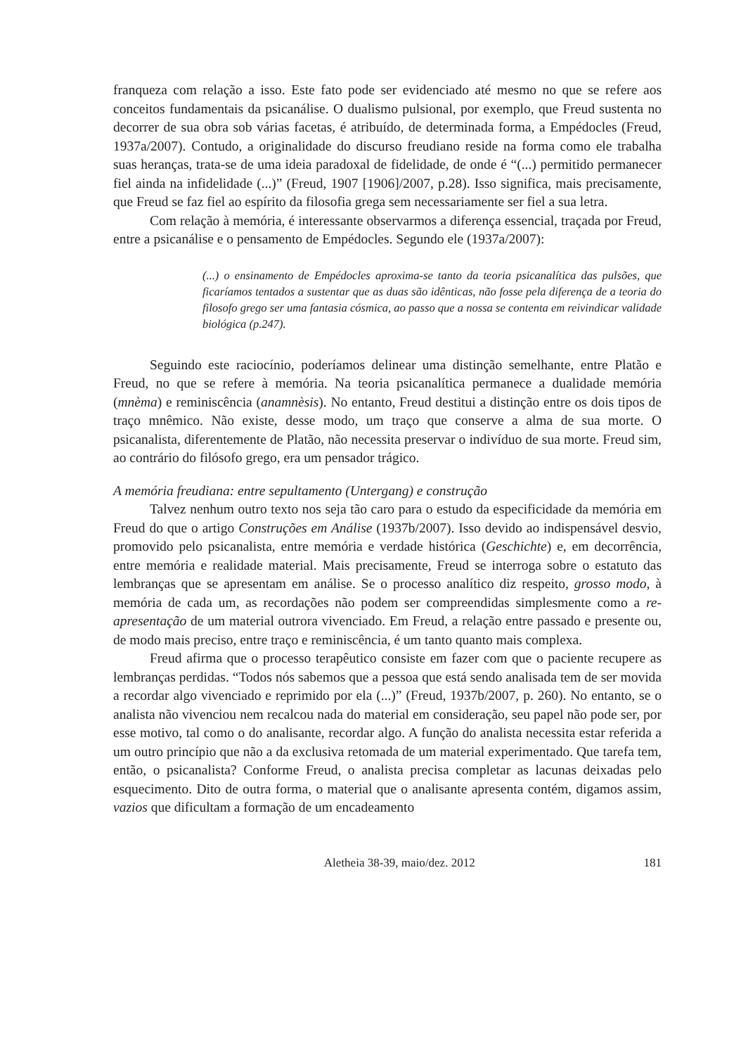franqueza com relação a isso. Este fato pode ser evidenciado até mesmo no que se refere aos conceitos fundamentais da psicanálise. O dualismo pulsional, por exemplo, que Freud sustenta no decorrer de sua obra sob várias facetas, é atribuído, de determinada forma, a Empédocles (Freud, 1937a/2007). Contudo, a originalidade do discurso freudiano reside na forma como ele trabalha suas heranças, trata-se de uma ideia paradoxal de fidelidade, de onde é “(...) permitido permanecer fiel ainda na infidelidade (...)” (Freud, 1907 [1906]/2007, p.28). Isso significa, mais precisamente, que Freud se faz fiel ao espírito da filosofia grega sem necessariamente ser fiel a sua letra.
Com relação à memória, é interessante observarmos a diferença essencial, traçada por Freud, entre a psicanálise e o pensamento de Empédocles. Segundo ele (1937a/2007):
(...) o ensinamento de Empédocles aproxima-se tanto da teoria psicanalítica das pulsões, que ficaríamos tentados a sustentar que as duas são idênticas, não fosse pela diferença de a teoria do filosofo grego ser uma fantasia cósmica, ao passo que a nossa se contenta em reivindicar validade biológica (p.247).
Seguindo este raciocínio, poderíamos delinear uma distinção semelhante, entre Platão e Freud, no que se refere à memória. Na teoria psicanalítica permanece a dualidade memória (mnèma) e reminiscência (anamnèsis). No entanto, Freud destitui a distinção entre os dois tipos de traço mnêmico. Não existe, desse modo, um traço que conserve a alma de sua morte. O psicanalista, diferentemente de Platão, não necessita preservar o indivíduo de sua morte. Freud sim, ao contrário do filósofo grego, era um pensador trágico.
A memória freudiana: entre sepultamento (Untergang) e construção
Talvez nenhum outro texto nos seja tão caro para o estudo da especificidade da memória em Freud do que o artigo Construções em Análise (1937b/2007). Isso devido ao indispensável desvio, promovido pelo psicanalista, entre memória e verdade histórica (Geschichte) e, em decorrência, entre memória e realidade material. Mais precisamente, Freud se interroga sobre o estatuto das lembranças que se apresentam em análise. Se o processo analítico diz respeito, grosso modo, à memória de cada um, as recordações não podem ser compreendidas simplesmente como a re-apresentação de um material outrora vivenciado. Em Freud, a relação entre passado e presente ou, de modo mais preciso, entre traço e reminiscência, é um tanto quanto mais complexa.
Freud afirma que o processo terapêutico consiste em fazer com que o paciente recupere as lembranças perdidas. “Todos nós sabemos que a pessoa que está sendo analisada tem de ser movida a recordar algo vivenciado e reprimido por ela (...)” (Freud, 1937b/2007, p. 260). No entanto, se o analista não vivenciou nem recalcou nada do material em consideração, seu papel não pode ser, por esse motivo, tal como o do analisante, recordar algo. A função do analista necessita estar referida a um outro princípio que não a da exclusiva retomada de um material experimentado. Que tarefa tem, então, o psicanalista? Conforme Freud, o analista precisa completar as lacunas deixadas pelo esquecimento. Dito de outra forma, o material que o analisante apresenta contém, digamos assim, vazios que dificultam a formação de um encadeamento
Aletheia 38-39, maio/dez. 2012 181